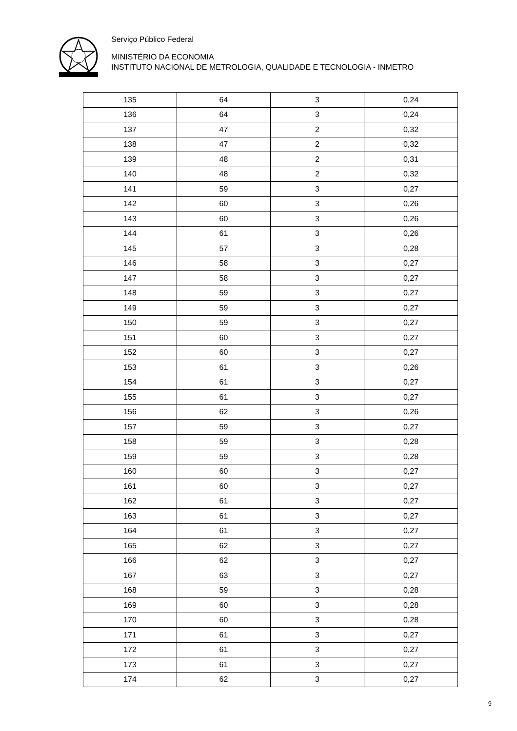Serviço Público Federal
MINISTÉRIO DA ECONOMIA
INSTITUTO NACIONAL DE METROLOGIA, QUALIDADE E TECNOLOGIA - INMETRO
| 135 | 64 | 3 | 0,24 |
| 136 | 64 | 3 | 0,24 |
| 137 | 47 | 2 | 0,32 |
| 138 | 47 | 2 | 0,32 |
| 139 | 48 | 2 | 0,31 |
| 140 | 48 | 2 | 0,32 |
| 141 | 59 | 3 | 0,27 |
| 142 | 60 | 3 | 0,26 |
| 143 | 60 | 3 | 0,26 |
| 144 | 61 | 3 | 0,26 |
| 145 | 57 | 3 | 0,28 |
| 146 | 58 | 3 | 0,27 |
| 147 | 58 | 3 | 0,27 |
| 148 | 59 | 3 | 0,27 |
| 149 | 59 | 3 | 0,27 |
| 150 | 59 | 3 | 0,27 |
| 151 | 60 | 3 | 0,27 |
| 152 | 60 | 3 | 0,27 |
| 153 | 61 | 3 | 0,26 |
| 154 | 61 | 3 | 0,27 |
| 155 | 61 | 3 | 0,27 |
| 156 | 62 | 3 | 0,26 |
| 157 | 59 | 3 | 0,27 |
| 158 | 59 | 3 | 0,28 |
| 159 | 59 | 3 | 0,28 |
| 160 | 60 | 3 | 0,27 |
| 161 | 60 | 3 | 0,27 |
| 162 | 61 | 3 | 0,27 |
| 163 | 61 | 3 | 0,27 |
| 164 | 61 | 3 | 0,27 |
| 165 | 62 | 3 | 0,27 |
| 166 | 62 | 3 | 0,27 |
| 167 | 63 | 3 | 0,27 |
| 168 | 59 | 3 | 0,28 |
| 169 | 60 | 3 | 0,28 |
| 170 | 60 | 3 | 0,28 |
| 171 | 61 | 3 | 0,27 |
| 172 | 61 | 3 | 0,27 |
| 173 | 61 | 3 | 0,27 |
| 174 | 62 | 3 | 0,27 |
9